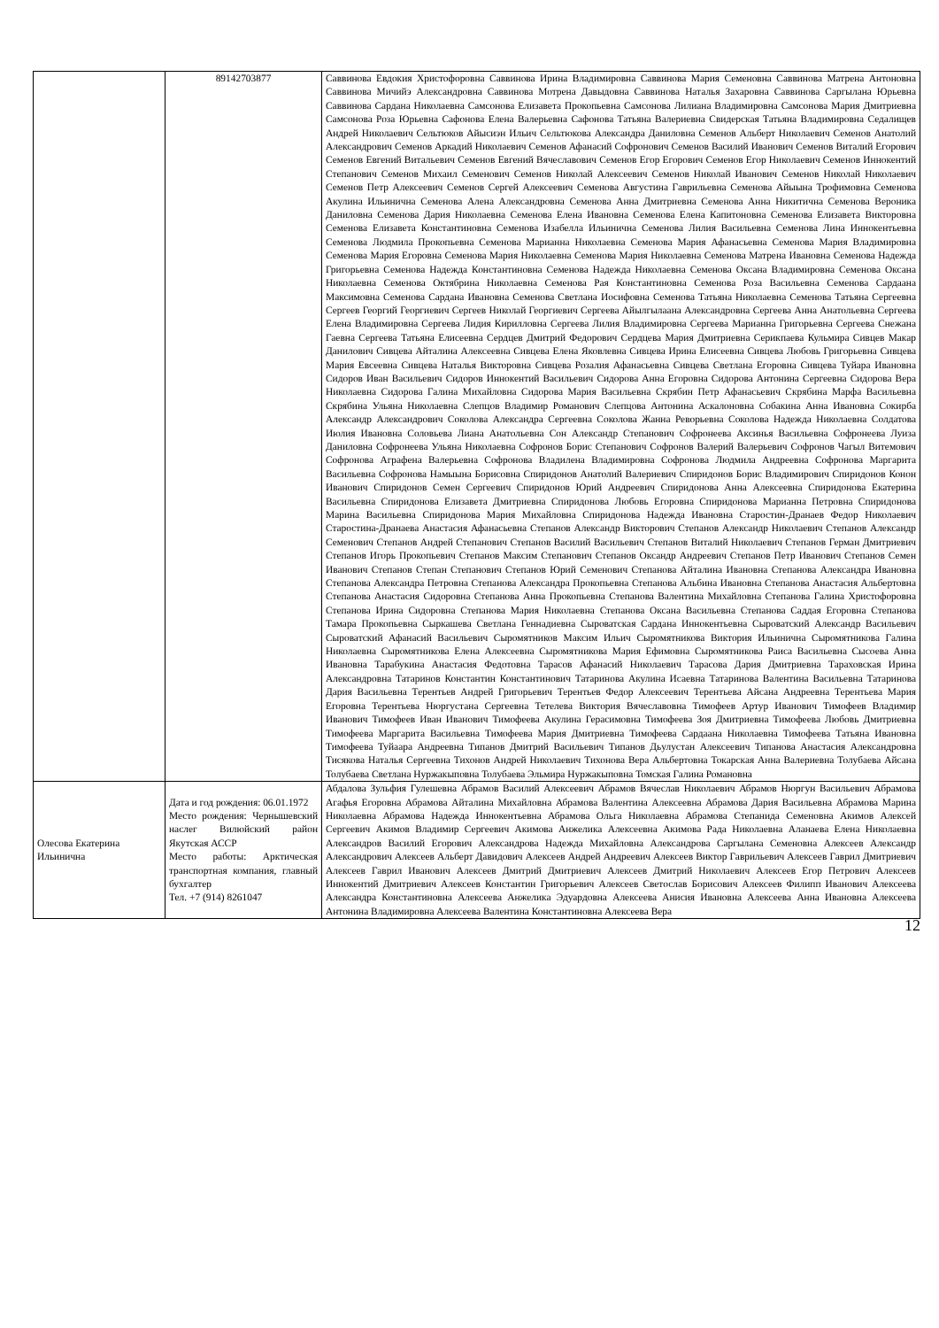| | 89142703877 | Саввинова Евдокия Христофоровна Саввинова Ирина Владимировна Саввинова Мария Семеновна Саввинова Матрена Антоновна Саввинова Мичийэ Александровна Саввинова Мотрена Давыдовна Саввинова Наталья Захаровна Саввинова Саргылана Юрьевна Саввинова Сардана Николаевна Самсонова Елизавета Прокопьевна Самсонова Лилиана Владимировна Самсонова Мария Дмитриевна Самсонова Роза Юрьевна Сафонова Елена Валерьевна Сафонова Татьяна Валериевна Свидерская Татьяна Владимировна Седалищев Андрей Николаевич Сельтюков Айысиэн Ильич Сельтюкова Александра Даниловна Семенов Альберт Николаевич Семенов Анатолий Александрович Семенов Аркадий Николаевич Семенов Афанасий Софронович Семенов Василий Иванович Семенов Виталий Егорович Семенов Евгений Витальевич Семенов Евгений Вячеславович Семенов Егор Егорович Семенов Егор Николаевич Семенов Иннокентий Степанович Семенов Михаил Семенович Семенов Николай Алексеевич Семенов Николай Иванович Семенов Николай Николаевич Семенов Петр Алексеевич Семенов Сергей Алексеевич Семенова Августина Гаврильевна Семенова Айыына Трофимовна Семенова Акулина Ильинична Семенова Алена Александровна Семенова Анна Дмитриевна Семенова Анна Никитична Семенова Вероника Даниловна Семенова Дария Николаевна Семенова Елена Ивановна Семенова Елена Капитоновна Семенова Елизавета Викторовна Семенова Елизавета Константиновна Семенова Изабелла Ильинична Семенова Лилия Васильевна Семенова Лина Иннокентьевна Семенова Людмила Прокопьевна Семенова Марианна Николаевна Семенова Мария Афанасьевна Семенова Мария Владимировна Семенова Мария Егоровна Семенова Мария Николаевна Семенова Мария Николаевна Семенова Матрена Ивановна Семенова Надежда Григорьевна Семенова Надежда Константиновна Семенова Надежда Николаевна Семенова Оксана Владимировна Семенова Оксана Николаевна Семенова Октябрина Николаевна Семенова Рая Константиновна Семенова Роза Васильевна Семенова Сардаана Максимовна Семенова Сардана Ивановна Семенова Светлана Иосифовна Семенова Татьяна Николаевна Семенова Татьяна Сергеевна Сергеев Георгий Георгиевич Сергеев Николай Георгиевич Сергеева Айылгылаана Александровна Сергеева Анна Анатольевна Сергеева Елена Владимировна Сергеева Лидия Кирилловна Сергеева Лилия Владимировна Сергеева Марианна Григорьевна Сергеева Снежана Гаевна Сергеева Татьяна Елисеевна Сердцев Дмитрий Федорович Сердцева Мария Дмитриевна Серикпаева Кульмира Сивцев Макар Данилович Сивцева Айталина Алексеевна Сивцева Елена Яковлевна Сивцева Ирина Елисеевна Сивцева Любовь Григорьевна Сивцева Мария Евсеевна Сивцева Наталья Викторовна Сивцева Розалия Афанасьевна Сивцева Светлана Егоровна Сивцева Туйара Ивановна Сидоров Иван Васильевич Сидоров Иннокентий Васильевич Сидорова Анна Егоровна Сидорова Антонина Сергеевна Сидорова Вера Николаевна Сидорова Галина Михайловна Сидорова Мария Васильевна Скрябин Петр Афанасьевич Скрябина Марфа Васильевна Скрябина Ульяна Николаевна Слепцов Владимир Романович Слепцова Антонина Аскалоновна Собакина Анна Ивановна Сокирба Александр Александрович Соколова Александра Сергеевна Соколова Жанна Реворьевна Соколова Надежда Николаевна Солдатова Июлия Ивановна Соловьева Лиана Анатольевна Сон Александр Степанович Софронеева Аксинья Васильевна Софронеева Луиза Даниловна Софронеева Ульяна Николаевна Софронов Борис Степанович Софронов Валерий Валерьевич Софронов Чагыл Витемович Софронова Аграфена Валерьевна Софронова Владилена Владимировна Софронова Людмила Андреевна Софронова Маргарита Васильевна Софронова Намыына Борисовна Спиридонов Анатолий Валериевич Спиридонов Борис Владимирович Спиридонов Конон Иванович Спиридонов Семен Сергеевич Спиридонов Юрий Андреевич Спиридонова Анна Алексеевна Спиридонова Екатерина Васильевна Спиридонова Елизавета Дмитриевна Спиридонова Любовь Егоровна Спиридонова Марианна Петровна Спиридонова Марина Васильевна Спиридонова Мария Михайловна Спиридонова Надежда Ивановна Старостин-Дранаев Федор Николаевич Старостина-Дранаева Анастасия Афанасьевна Степанов Александр Викторович Степанов Александр Николаевич Степанов Александр Семенович Степанов Андрей Степанович Степанов Василий Васильевич Степанов Виталий Николаевич Степанов Герман Дмитриевич Степанов Игорь Прокопьевич Степанов Максим Степанович Степанов Оксандр Андреевич Степанов Петр Иванович Степанов Семен Иванович Степанов Степан Степанович Степанов Юрий Семенович Степанова Айталина Ивановна Степанова Александра Ивановна Степанова Александра Петровна Степанова Александра Прокопьевна Степанова Альбина Ивановна Степанова Анастасия Альбертовна Степанова Анастасия Сидоровна Степанова Анна Прокопьевна Степанова Валентина Михайловна Степанова Галина Христофоровна Степанова Ирина Сидоровна Степанова Мария Николаевна Степанова Оксана Васильевна Степанова Саддая Егоровна Степанова Тамара Прокопьевна Сыркашева Светлана Геннадиевна Сыроватская Сардана Иннокентьевна Сыроватский Александр Васильевич Сыроватский Афанасий Васильевич Сыромятников Максим Ильич Сыромятникова Виктория Ильинична Сыромятникова Галина Николаевна Сыромятникова Елена Алексеевна Сыромятникова Мария Ефимовна Сыромятникова Раиса Васильевна Сысоева Анна Ивановна Тарабукина Анастасия Федотовна Тарасов Афанасий Николаевич Тарасова Дария Дмитриевна Тараховская Ирина Александровна Татаринов Константин Константинович Татаринова Акулина Исаевна Татаринова Валентина Васильевна Татаринова Дария Васильевна Терентьев Андрей Григорьевич Терентьев Федор Алексеевич Терентьева Айсана Андреевна Терентьева Мария Егоровна Терентьева Нюргустана Сергеевна Тетелева Виктория Вячеславовна Тимофеев Артур Иванович Тимофеев Владимир Иванович Тимофеев Иван Иванович Тимофеева Акулина Герасимовна Тимофеева Зоя Дмитриевна Тимофеева Любовь Дмитриевна Тимофеева Маргарита Васильевна Тимофеева Мария Дмитриевна Тимофеева Сардаана Николаевна Тимофеева Татьяна Ивановна Тимофеева Туйаара Андреевна Типанов Дмитрий Васильевич Типанов Дьулустан Алексеевич Типанова Анастасия Александровна Тисякова Наталья Сергеевна Тихонов Андрей Николаевич Тихонова Вера Альбертовна Токарская Анна Валериевна Толубаева Айсана Толубаева Светлана Нуржакыповна Толубаева Эльмира Нуржакыповна Томская Галина Романовна |
| Олесова Екатерина Ильинична | Дата и год рождения: 06.01.1972 Место рождения: Чернышевский наслег Вилюйский район Якутская АССР Место работы: Арктическая транспортная компания, главный бухгалтер Тел. +7 (914) 8261047 | Абдалова Зульфия Гулешевна Абрамов Василий Алексеевич Абрамов Вячеслав Николаевич Абрамов Нюргун Васильевич Абрамова Агафья Егоровна Абрамова Айталина Михайловна Абрамова Валентина Алексеевна Абрамова Дария Васильевна Абрамова Марина Николаевна Абрамова Надежда Иннокентьевна Абрамова Ольга Николаевна Абрамова Степанида Семеновна Акимов Алексей Сергеевич Акимов Владимир Сергеевич Акимова Анжелика Алексеевна Акимова Рада Николаевна Аланаева Елена Николаевна Александров Василий Егорович Александрова Надежда Михайловна Александрова Саргылана Семеновна Алексеев Александр Александрович Алексеев Альберт Давидович Алексеев Андрей Андреевич Алексеев Виктор Гаврильевич Алексеев Гаврил Дмитриевич Алексеев Гаврил Иванович Алексеев Дмитрий Дмитриевич Алексеев Дмитрий Николаевич Алексеев Егор Петрович Алексеев Иннокентий Дмитриевич Алексеев Константин Григорьевич Алексеев Светослав Борисович Алексеев Филипп Иванович Алексеева Александра Константиновна Алексеева Анжелика Эдуардовна Алексеева Анисия Ивановна Алексеева Анна Ивановна Алексеева Антонина Владимировна Алексеева Валентина Константиновна Алексеева Вера |
12